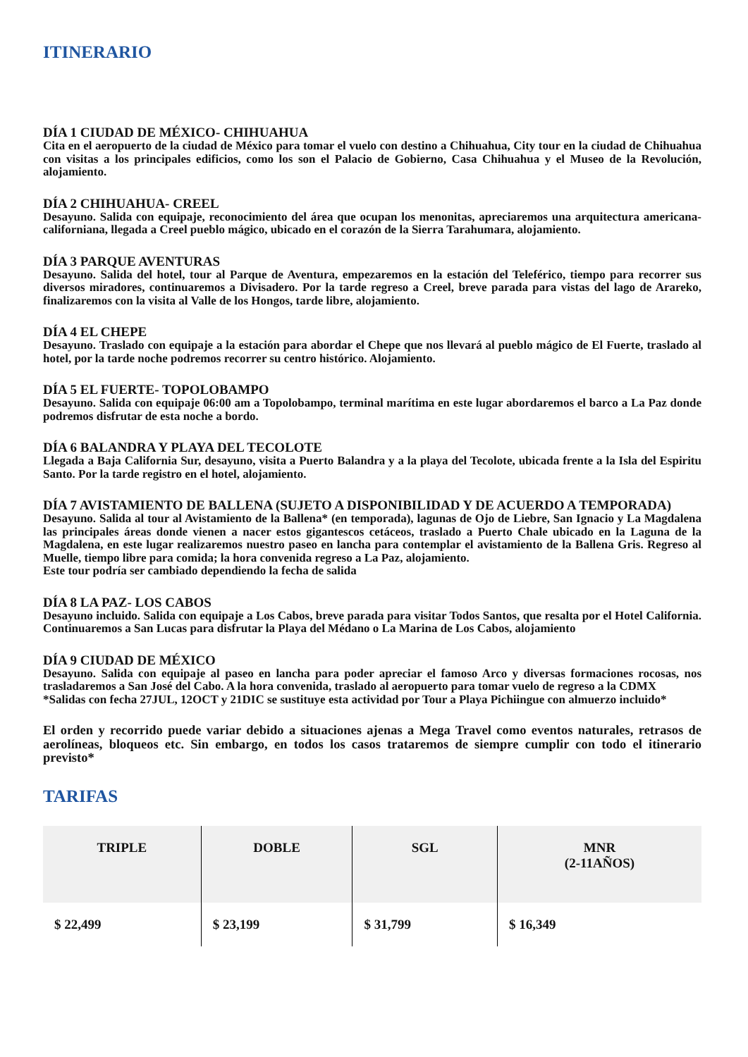ITINERARIO
DÍA 1 CIUDAD DE MÉXICO- CHIHUAHUA
Cita en el aeropuerto de la ciudad de México para tomar el vuelo con destino a Chihuahua, City tour en la ciudad de Chihuahua con visitas a los principales edificios, como los son el Palacio de Gobierno, Casa Chihuahua y el Museo de la Revolución, alojamiento.
DÍA 2 CHIHUAHUA- CREEL
Desayuno. Salida con equipaje, reconocimiento del área que ocupan los menonitas, apreciaremos una arquitectura americana-californiana, llegada a Creel pueblo mágico, ubicado en el corazón de la Sierra Tarahumara, alojamiento.
DÍA 3 PARQUE AVENTURAS
Desayuno. Salida del hotel, tour al Parque de Aventura, empezaremos en la estación del Teleférico, tiempo para recorrer sus diversos miradores, continuaremos a Divisadero. Por la tarde regreso a Creel, breve parada para vistas del lago de Arareko, finalizaremos con la visita al Valle de los Hongos, tarde libre, alojamiento.
DÍA 4 EL CHEPE
Desayuno. Traslado con equipaje a la estación para abordar el Chepe que nos llevará al pueblo mágico de El Fuerte, traslado al hotel, por la tarde noche podremos recorrer su centro histórico. Alojamiento.
DÍA 5 EL FUERTE- TOPOLOBAMPO
Desayuno. Salida con equipaje 06:00 am a Topolobampo, terminal marítima en este lugar abordaremos el barco a La Paz donde podremos disfrutar de esta noche a bordo.
DÍA 6 BALANDRA Y PLAYA DEL TECOLOTE
Llegada a Baja California Sur, desayuno, visita a Puerto Balandra y a la playa del Tecolote, ubicada frente a la Isla del Espiritu Santo. Por la tarde registro en el hotel, alojamiento.
DÍA 7 AVISTAMIENTO DE BALLENA (SUJETO A DISPONIBILIDAD Y DE ACUERDO A TEMPORADA)
Desayuno. Salida al tour al Avistamiento de la Ballena* (en temporada), lagunas de Ojo de Liebre, San Ignacio y La Magdalena las principales áreas donde vienen a nacer estos gigantescos cetáceos, traslado a Puerto Chale ubicado en la Laguna de la Magdalena, en este lugar realizaremos nuestro paseo en lancha para contemplar el avistamiento de la Ballena Gris. Regreso al Muelle, tiempo libre para comida; la hora convenida regreso a La Paz, alojamiento.
Este tour podría ser cambiado dependiendo la fecha de salida
DÍA 8 LA PAZ- LOS CABOS
Desayuno incluido. Salida con equipaje a Los Cabos, breve parada para visitar Todos Santos, que resalta por el Hotel California. Continuaremos a San Lucas para disfrutar la Playa del Médano o La Marina de Los Cabos, alojamiento
DÍA 9 CIUDAD DE MÉXICO
Desayuno. Salida con equipaje al paseo en lancha para poder apreciar el famoso Arco y diversas formaciones rocosas, nos trasladaremos a San José del Cabo. A la hora convenida, traslado al aeropuerto para tomar vuelo de regreso a la CDMX
*Salidas con fecha 27JUL, 12OCT y 21DIC se sustituye esta actividad por Tour a Playa Pichiingue con almuerzo incluido*
El orden y recorrido puede variar debido a situaciones ajenas a Mega Travel como eventos naturales, retrasos de aerolíneas, bloqueos etc. Sin embargo, en todos los casos trataremos de siempre cumplir con todo el itinerario previsto*
TARIFAS
| TRIPLE | DOBLE | SGL | MNR (2-11AÑOS) |
| --- | --- | --- | --- |
| $ 22,499 | $ 23,199 | $ 31,799 | $ 16,349 |